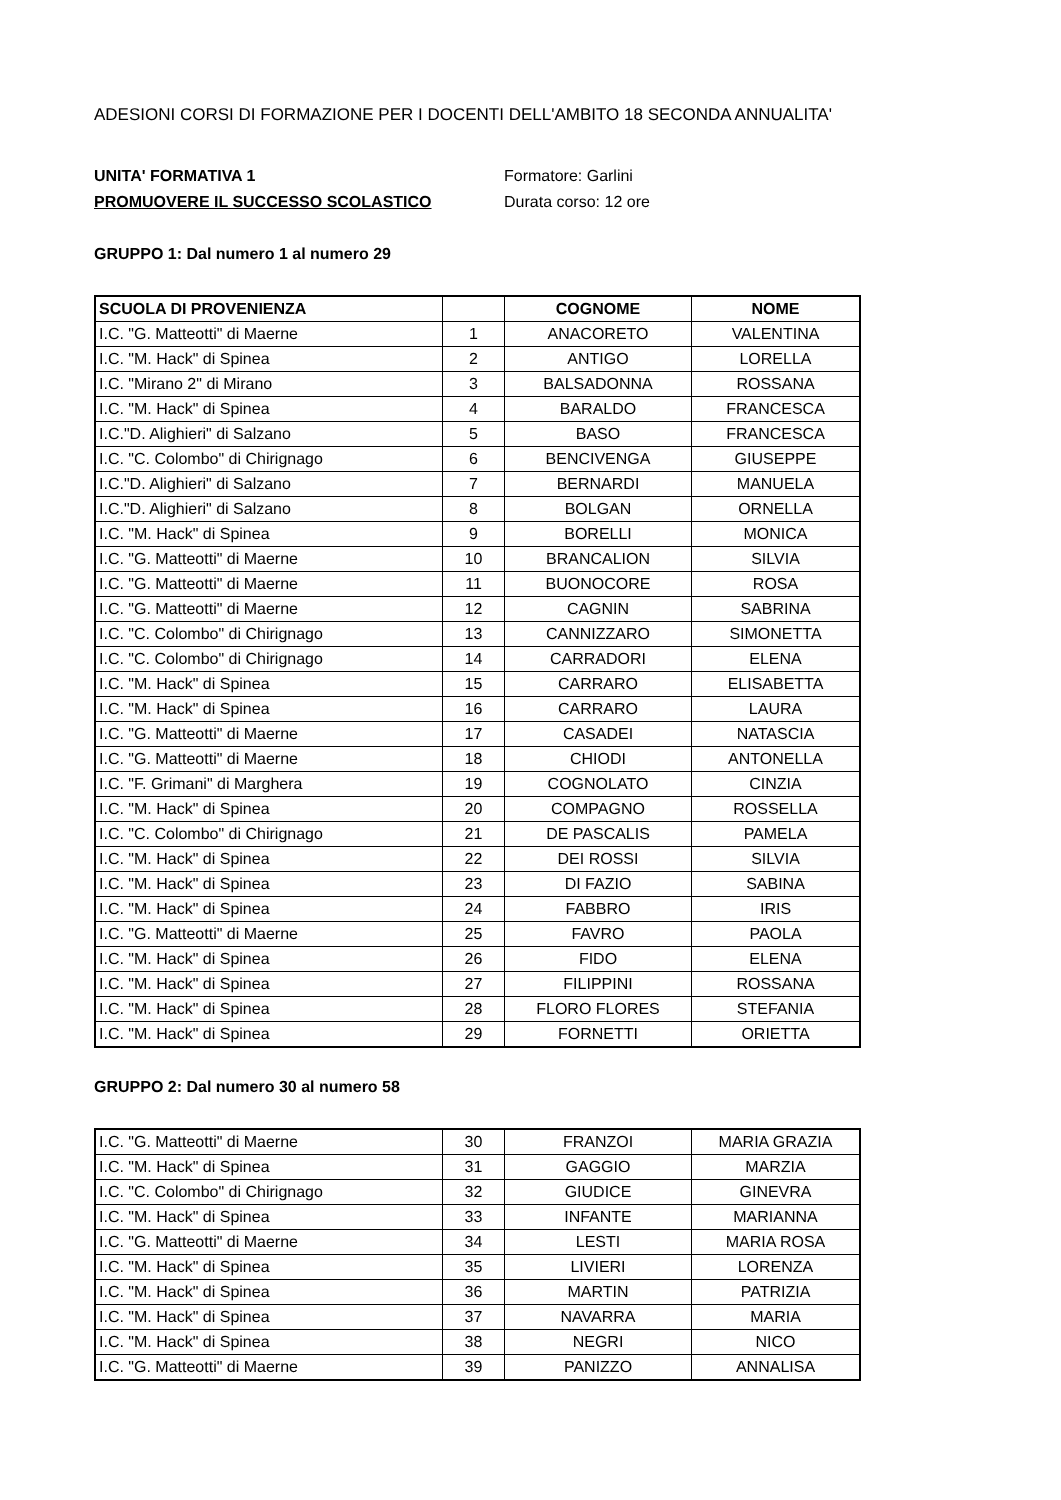ADESIONI CORSI DI FORMAZIONE PER I DOCENTI DELL'AMBITO 18 SECONDA ANNUALITA'
UNITA' FORMATIVA 1 Formatore: Garlini
PROMUOVERE IL SUCCESSO SCOLASTICO Durata corso: 12 ore
GRUPPO 1: Dal numero 1 al numero 29
| SCUOLA DI PROVENIENZA | | COGNOME | NOME |
| --- | --- | --- | --- |
| I.C. "G. Matteotti" di Maerne | 1 | ANACORETO | VALENTINA |
| I.C. "M. Hack" di Spinea | 2 | ANTIGO | LORELLA |
| I.C. "Mirano 2" di Mirano | 3 | BALSADONNA | ROSSANA |
| I.C. "M. Hack" di Spinea | 4 | BARALDO | FRANCESCA |
| I.C."D. Alighieri" di Salzano | 5 | BASO | FRANCESCA |
| I.C. "C. Colombo" di Chirignago | 6 | BENCIVENGA | GIUSEPPE |
| I.C."D. Alighieri" di Salzano | 7 | BERNARDI | MANUELA |
| I.C."D. Alighieri" di Salzano | 8 | BOLGAN | ORNELLA |
| I.C. "M. Hack" di Spinea | 9 | BORELLI | MONICA |
| I.C. "G. Matteotti" di Maerne | 10 | BRANCALION | SILVIA |
| I.C. "G. Matteotti" di Maerne | 11 | BUONOCORE | ROSA |
| I.C. "G. Matteotti" di Maerne | 12 | CAGNIN | SABRINA |
| I.C. "C. Colombo" di Chirignago | 13 | CANNIZZARO | SIMONETTA |
| I.C. "C. Colombo" di Chirignago | 14 | CARRADORI | ELENA |
| I.C. "M. Hack" di Spinea | 15 | CARRARO | ELISABETTA |
| I.C. "M. Hack" di Spinea | 16 | CARRARO | LAURA |
| I.C. "G. Matteotti" di Maerne | 17 | CASADEI | NATASCIA |
| I.C. "G. Matteotti" di Maerne | 18 | CHIODI | ANTONELLA |
| I.C. "F. Grimani" di Marghera | 19 | COGNOLATO | CINZIA |
| I.C. "M. Hack" di Spinea | 20 | COMPAGNO | ROSSELLA |
| I.C. "C. Colombo" di Chirignago | 21 | DE PASCALIS | PAMELA |
| I.C. "M. Hack" di Spinea | 22 | DEI ROSSI | SILVIA |
| I.C. "M. Hack" di Spinea | 23 | DI FAZIO | SABINA |
| I.C. "M. Hack" di Spinea | 24 | FABBRO | IRIS |
| I.C. "G. Matteotti" di Maerne | 25 | FAVRO | PAOLA |
| I.C. "M. Hack" di Spinea | 26 | FIDO | ELENA |
| I.C. "M. Hack" di Spinea | 27 | FILIPPINI | ROSSANA |
| I.C. "M. Hack" di Spinea | 28 | FLORO FLORES | STEFANIA |
| I.C. "M. Hack" di Spinea | 29 | FORNETTI | ORIETTA |
GRUPPO 2: Dal numero 30 al numero 58
| I.C. "G. Matteotti" di Maerne | 30 | FRANZOI | MARIA GRAZIA |
| I.C. "M. Hack" di Spinea | 31 | GAGGIO | MARZIA |
| I.C. "C. Colombo" di Chirignago | 32 | GIUDICE | GINEVRA |
| I.C. "M. Hack" di Spinea | 33 | INFANTE | MARIANNA |
| I.C. "G. Matteotti" di Maerne | 34 | LESTI | MARIA ROSA |
| I.C. "M. Hack" di Spinea | 35 | LIVIERI | LORENZA |
| I.C. "M. Hack" di Spinea | 36 | MARTIN | PATRIZIA |
| I.C. "M. Hack" di Spinea | 37 | NAVARRA | MARIA |
| I.C. "M. Hack" di Spinea | 38 | NEGRI | NICO |
| I.C. "G. Matteotti" di Maerne | 39 | PANIZZO | ANNALISA |